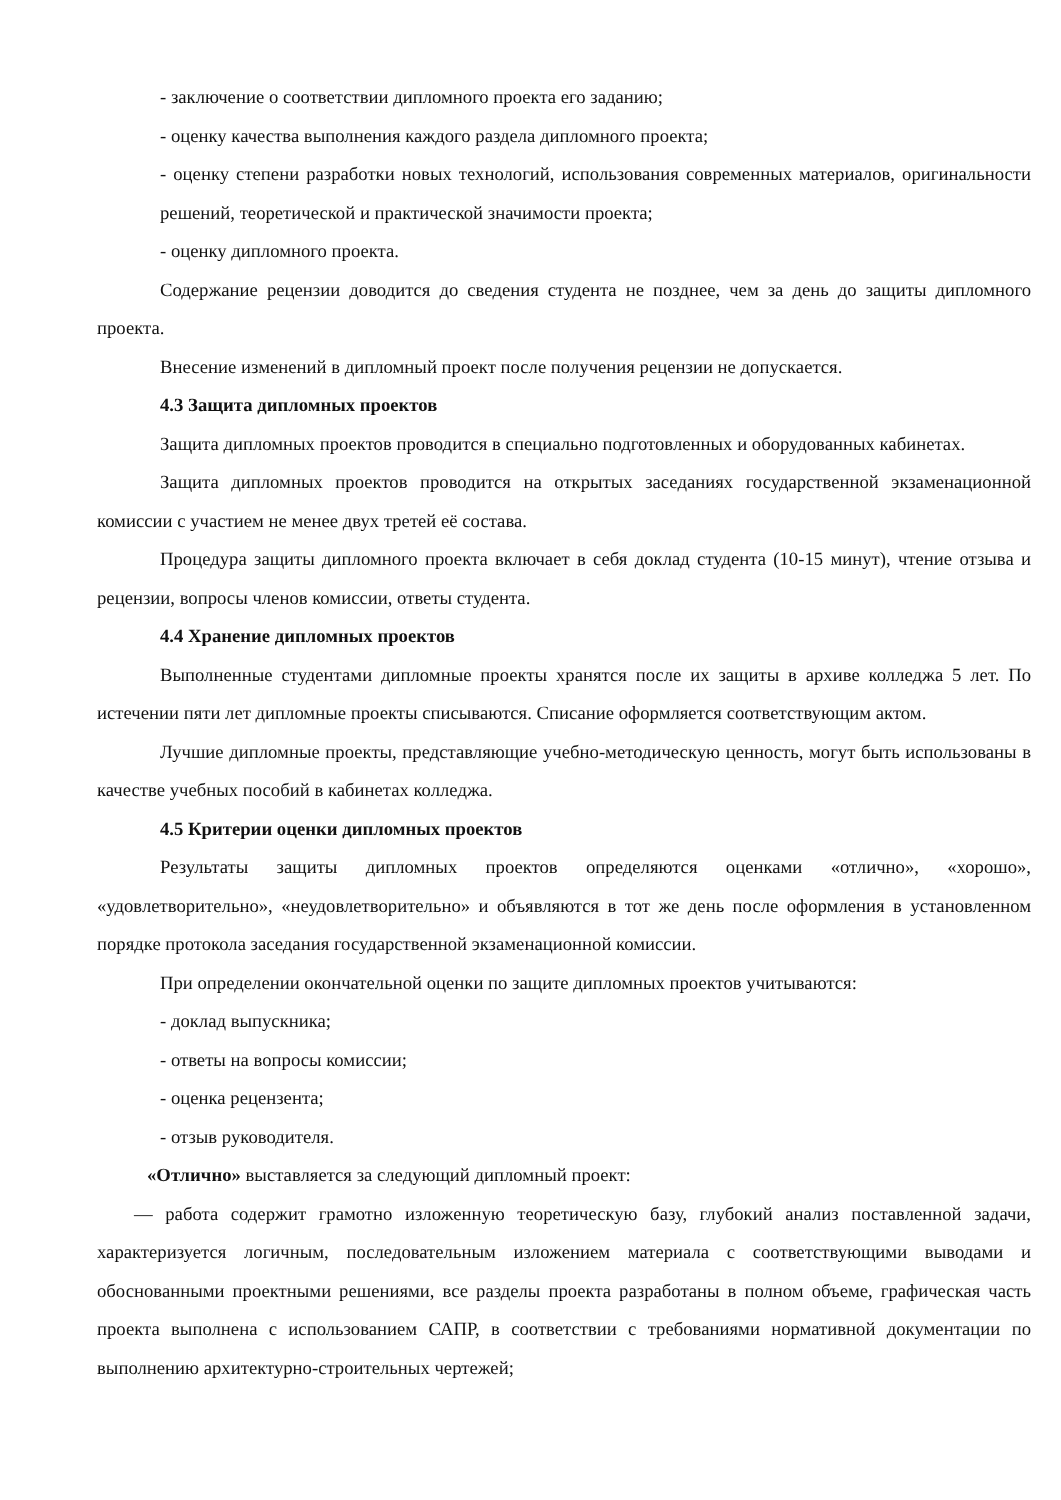- заключение о соответствии дипломного проекта его заданию;
- оценку качества выполнения каждого раздела дипломного проекта;
- оценку степени разработки новых технологий, использования современных материалов, оригинальности решений, теоретической и практической значимости проекта;
- оценку дипломного проекта.
Содержание рецензии доводится до сведения студента не позднее, чем за день до защиты дипломного проекта.
Внесение изменений в дипломный проект после получения рецензии не допускается.
4.3 Защита дипломных проектов
Защита дипломных проектов проводится в специально подготовленных и оборудованных кабинетах.
Защита дипломных проектов проводится на открытых заседаниях государственной экзаменационной комиссии с участием не менее двух третей её состава.
Процедура защиты дипломного проекта включает в себя доклад студента (10-15 минут), чтение отзыва и рецензии, вопросы членов комиссии, ответы студента.
4.4 Хранение дипломных проектов
Выполненные студентами дипломные проекты хранятся после их защиты в архиве колледжа 5 лет. По истечении пяти лет дипломные проекты списываются. Списание оформляется соответствующим актом.
Лучшие дипломные проекты, представляющие учебно-методическую ценность, могут быть использованы в качестве учебных пособий в кабинетах колледжа.
4.5 Критерии оценки дипломных проектов
Результаты защиты дипломных проектов определяются оценками «отлично», «хорошо», «удовлетворительно», «неудовлетворительно» и объявляются в тот же день после оформления в установленном порядке протокола заседания государственной экзаменационной комиссии.
При определении окончательной оценки по защите дипломных проектов учитываются:
- доклад выпускника;
- ответы на вопросы комиссии;
- оценка рецензента;
- отзыв руководителя.
«Отлично» выставляется за следующий дипломный проект:
— работа содержит грамотно изложенную теоретическую базу, глубокий анализ поставленной задачи, характеризуется логичным, последовательным изложением материала с соответствующими выводами и обоснованными проектными решениями, все разделы проекта разработаны в полном объеме, графическая часть проекта выполнена с использованием САПР, в соответствии с требованиями нормативной документации по выполнению архитектурно-строительных чертежей;